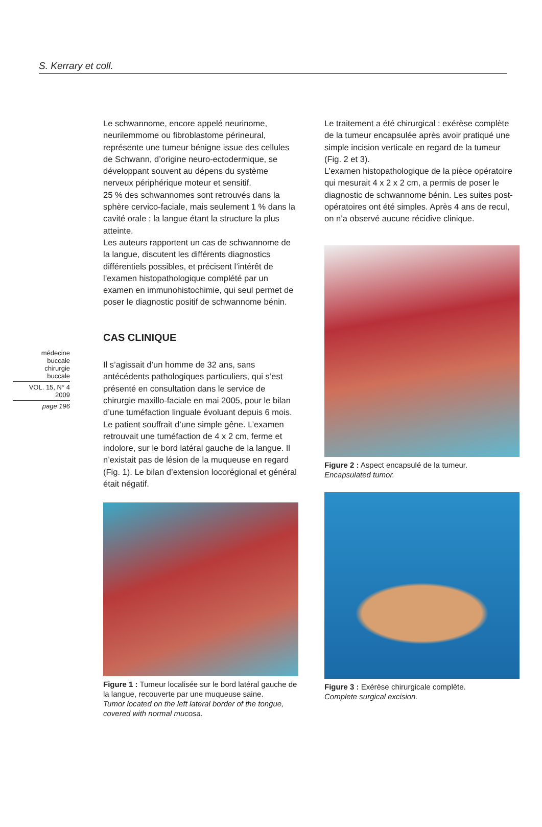S. Kerrary et coll.
médecine
buccale
chirurgie
buccale
VOL. 15, N° 4
2009
page 196
Le schwannome, encore appelé neurinome, neurilemmome ou fibroblastome périneural, représente une tumeur bénigne issue des cellules de Schwann, d’origine neuro-ectodermique, se développant souvent au dépens du système nerveux périphérique moteur et sensitif.
25 % des schwannomes sont retrouvés dans la sphère cervico-faciale, mais seulement 1 % dans la cavité orale ; la langue étant la structure la plus atteinte.
Les auteurs rapportent un cas de schwannome de la langue, discutent les différents diagnostics différentiels possibles, et précisent l’intérêt de l’examen histopathologique complété par un examen en immunohistochimie, qui seul permet de poser le diagnostic positif de schwannome bénin.
CAS CLINIQUE
Il s’agissait d’un homme de 32 ans, sans antécédents pathologiques particuliers, qui s’est présenté en consultation dans le service de chirurgie maxillo-faciale en mai 2005, pour le bilan d’une tuméfaction linguale évoluant depuis 6 mois. Le patient souffrait d’une simple gêne. L’examen retrouvait une tuméfaction de 4 x 2 cm, ferme et indolore, sur le bord latéral gauche de la langue. Il n’existait pas de lésion de la muqueuse en regard (Fig. 1). Le bilan d’extension locorégional et général était négatif.
Figure 1 : Tumeur localisée sur le bord latéral gauche de la langue, recouverte par une muqueuse saine.
Tumor located on the left lateral border of the tongue, covered with normal mucosa.
Le traitement a été chirurgical : exérèse complète de la tumeur encapsulée après avoir pratiqué une simple incision verticale en regard de la tumeur (Fig. 2 et 3).
L’examen histopathologique de la pièce opératoire qui mesurait 4 x 2 x 2 cm, a permis de poser le diagnostic de schwannome bénin. Les suites post-opératoires ont été simples. Après 4 ans de recul, on n’a observé aucune récidive clinique.
Figure 2 : Aspect encapsulé de la tumeur.
Encapsulated tumor.
Figure 3 : Exérèse chirurgicale complète.
Complete surgical excision.